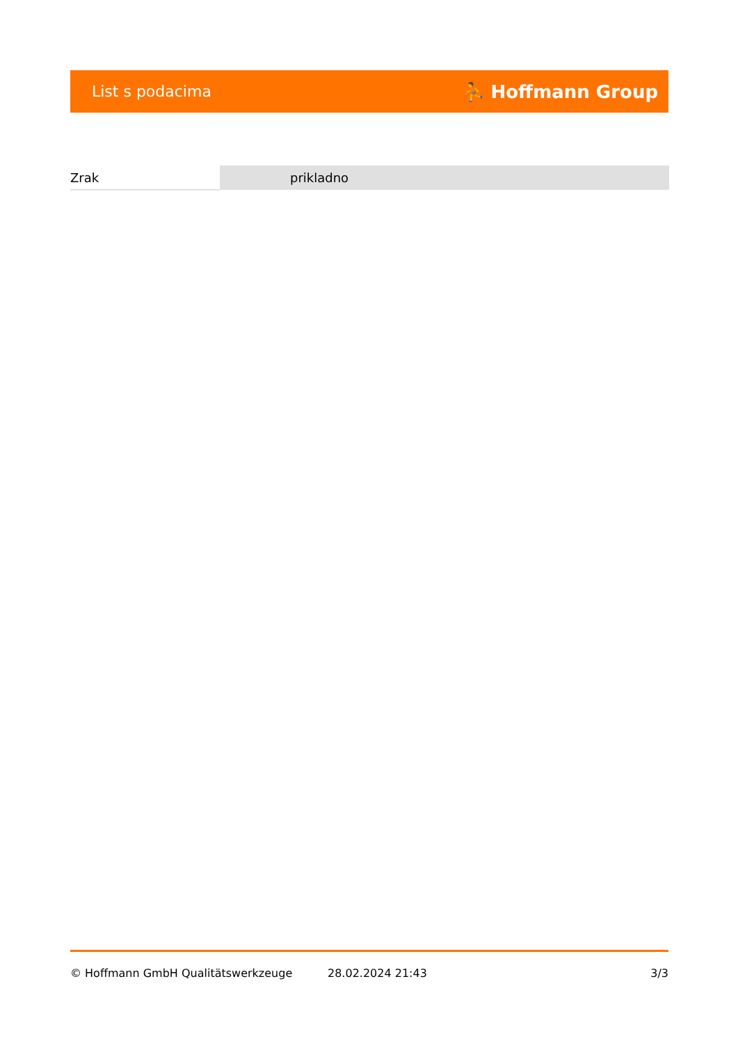List s podacima ⛹ Hoffmann Group
| Zrak | prikladno |
© Hoffmann GmbH Qualitätswerkzeuge 28.02.2024 21:43 3/3